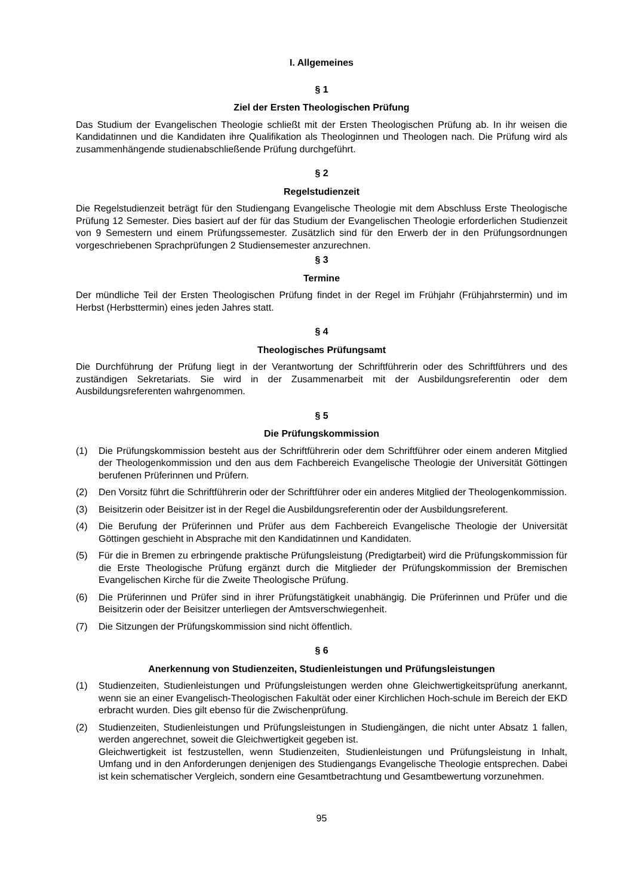I. Allgemeines
§ 1
Ziel der Ersten Theologischen Prüfung
Das Studium der Evangelischen Theologie schließt mit der Ersten Theologischen Prüfung ab. In ihr weisen die Kandidatinnen und die Kandidaten ihre Qualifikation als Theologinnen und Theologen nach. Die Prüfung wird als zusammenhängende studienabschließende Prüfung durchgeführt.
§ 2
Regelstudienzeit
Die Regelstudienzeit beträgt für den Studiengang Evangelische Theologie mit dem Abschluss Erste Theologische Prüfung 12 Semester. Dies basiert auf der für das Studium der Evangelischen Theologie erforderlichen Studienzeit von 9 Semestern und einem Prüfungssemester. Zusätzlich sind für den Erwerb der in den Prüfungsordnungen vorgeschriebenen Sprachprüfungen 2 Studiensemester anzurechnen.
§ 3
Termine
Der mündliche Teil der Ersten Theologischen Prüfung findet in der Regel im Frühjahr (Frühjahrstermin) und im Herbst (Herbsttermin) eines jeden Jahres statt.
§ 4
Theologisches Prüfungsamt
Die Durchführung der Prüfung liegt in der Verantwortung der Schriftführerin oder des Schriftführers und des zuständigen Sekretariats. Sie wird in der Zusammenarbeit mit der Ausbildungsreferentin oder dem Ausbildungsreferenten wahrgenommen.
§ 5
Die Prüfungskommission
(1) Die Prüfungskommission besteht aus der Schriftführerin oder dem Schriftführer oder einem anderen Mitglied der Theologenkommission und den aus dem Fachbereich Evangelische Theologie der Universität Göttingen berufenen Prüferinnen und Prüfern.
(2) Den Vorsitz führt die Schriftführerin oder der Schriftführer oder ein anderes Mitglied der Theologenkommission.
(3) Beisitzerin oder Beisitzer ist in der Regel die Ausbildungsreferentin oder der Ausbildungsreferent.
(4) Die Berufung der Prüferinnen und Prüfer aus dem Fachbereich Evangelische Theologie der Universität Göttingen geschieht in Absprache mit den Kandidatinnen und Kandidaten.
(5) Für die in Bremen zu erbringende praktische Prüfungsleistung (Predigtarbeit) wird die Prüfungskommission für die Erste Theologische Prüfung ergänzt durch die Mitglieder der Prüfungskommission der Bremischen Evangelischen Kirche für die Zweite Theologische Prüfung.
(6) Die Prüferinnen und Prüfer sind in ihrer Prüfungstätigkeit unabhängig. Die Prüferinnen und Prüfer und die Beisitzerin oder der Beisitzer unterliegen der Amtsverschwiegenheit.
(7) Die Sitzungen der Prüfungskommission sind nicht öffentlich.
§ 6
Anerkennung von Studienzeiten, Studienleistungen und Prüfungsleistungen
(1) Studienzeiten, Studienleistungen und Prüfungsleistungen werden ohne Gleichwertigkeitsprüfung anerkannt, wenn sie an einer Evangelisch-Theologischen Fakultät oder einer Kirchlichen Hoch-schule im Bereich der EKD erbracht wurden. Dies gilt ebenso für die Zwischenprüfung.
(2) Studienzeiten, Studienleistungen und Prüfungsleistungen in Studiengängen, die nicht unter Absatz 1 fallen, werden angerechnet, soweit die Gleichwertigkeit gegeben ist.
Gleichwertigkeit ist festzustellen, wenn Studienzeiten, Studienleistungen und Prüfungsleistung in Inhalt, Umfang und in den Anforderungen denjenigen des Studiengangs Evangelische Theologie entsprechen. Dabei ist kein schematischer Vergleich, sondern eine Gesamtbetrachtung und Gesamtbewertung vorzunehmen.
95